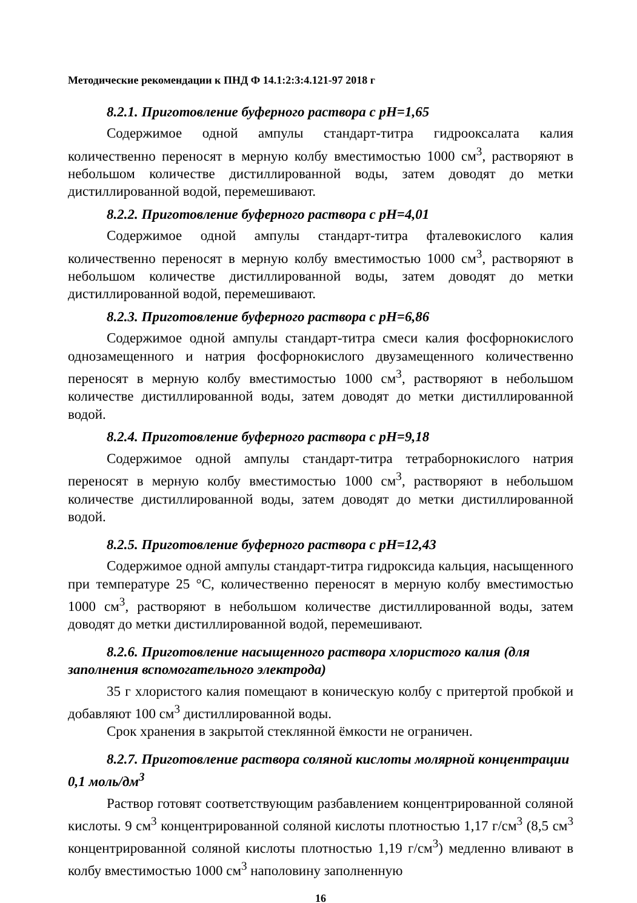Методические рекомендации к ПНД Ф 14.1:2:3:4.121-97 2018 г
8.2.1. Приготовление буферного раствора с pH=1,65
Содержимое одной ампулы стандарт-титра гидрооксалата калия количественно переносят в мерную колбу вместимостью 1000 см<sup>3</sup>, растворяют в небольшом количестве дистиллированной воды, затем доводят до метки дистиллированной водой, перемешивают.
8.2.2. Приготовление буферного раствора с pH=4,01
Содержимое одной ампулы стандарт-титра фталевокислого калия количественно переносят в мерную колбу вместимостью 1000 см<sup>3</sup>, растворяют в небольшом количестве дистиллированной воды, затем доводят до метки дистиллированной водой, перемешивают.
8.2.3. Приготовление буферного раствора с pH=6,86
Содержимое одной ампулы стандарт-титра смеси калия фосфорнокислого однозамещенного и натрия фосфорнокислого двузамещенного количественно переносят в мерную колбу вместимостью 1000 см<sup>3</sup>, растворяют в небольшом количестве дистиллированной воды, затем доводят до метки дистиллированной водой.
8.2.4. Приготовление буферного раствора с pH=9,18
Содержимое одной ампулы стандарт-титра тетраборнокислого натрия переносят в мерную колбу вместимостью 1000 см<sup>3</sup>, растворяют в небольшом количестве дистиллированной воды, затем доводят до метки дистиллированной водой.
8.2.5. Приготовление буферного раствора с pH=12,43
Содержимое одной ампулы стандарт-титра гидроксида кальция, насыщенного при температуре 25 °С, количественно переносят в мерную колбу вместимостью 1000 см<sup>3</sup>, растворяют в небольшом количестве дистиллированной воды, затем доводят до метки дистиллированной водой, перемешивают.
8.2.6. Приготовление насыщенного раствора хлористого калия (для заполнения вспомогательного электрода)
35 г хлористого калия помещают в коническую колбу с притертой пробкой и добавляют 100 см<sup>3</sup> дистиллированной воды.
Срок хранения в закрытой стеклянной ёмкости не ограничен.
8.2.7. Приготовление раствора соляной кислоты молярной концентрации 0,1 моль/дм<sup>3</sup>
Раствор готовят соответствующим разбавлением концентрированной соляной кислоты. 9 см<sup>3</sup> концентрированной соляной кислоты плотностью 1,17 г/см<sup>3</sup> (8,5 см<sup>3</sup> концентрированной соляной кислоты плотностью 1,19 г/см<sup>3</sup>) медленно вливают в колбу вместимостью 1000 см<sup>3</sup> наполовину заполненную
16